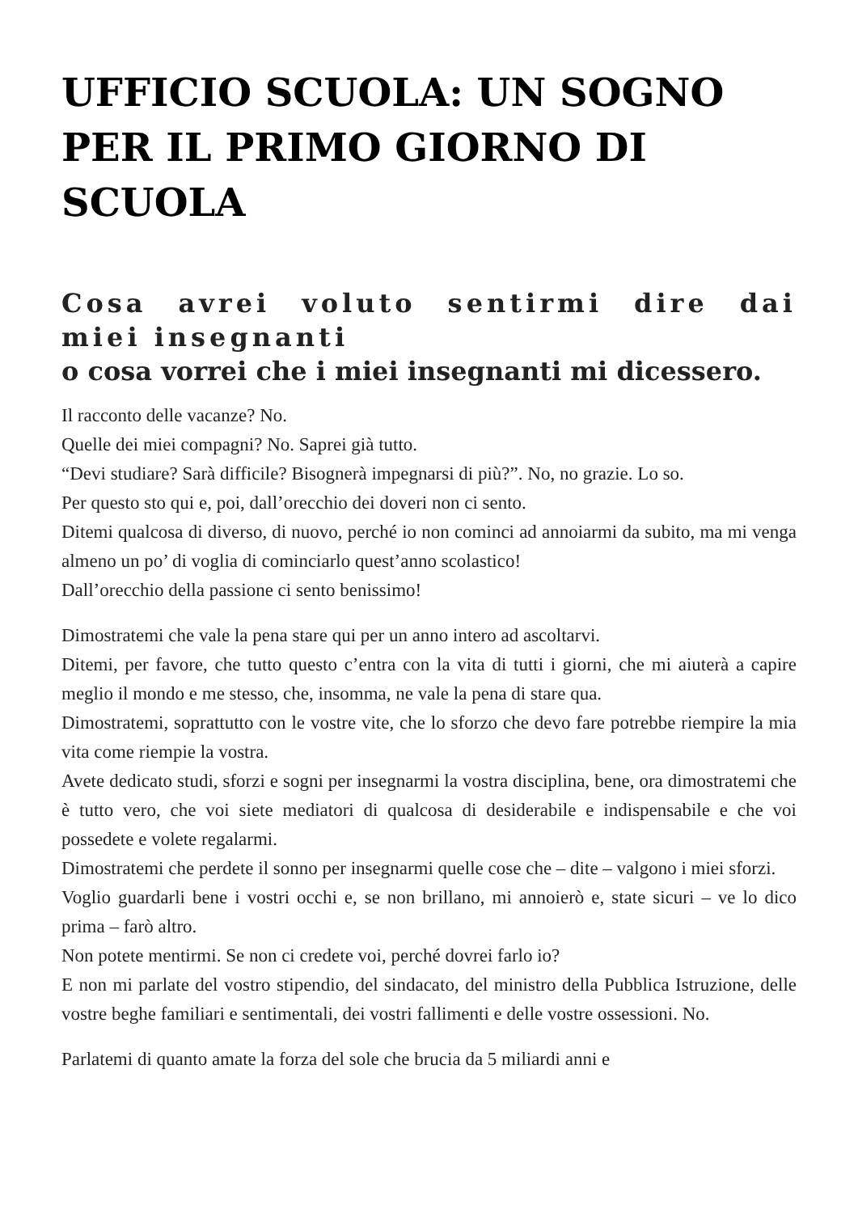UFFICIO SCUOLA: UN SOGNO PER IL PRIMO GIORNO DI SCUOLA
Cosa avrei voluto sentirmi dire dai miei insegnanti
o cosa vorrei che i miei insegnanti mi dicessero.
Il racconto delle vacanze? No.
Quelle dei miei compagni? No. Saprei già tutto.
“Devi studiare? Sarà difficile? Bisognerà impegnarsi di più?”. No, no grazie. Lo so.
Per questo sto qui e, poi, dall’orecchio dei doveri non ci sento.
Ditemi qualcosa di diverso, di nuovo, perché io non cominci ad annoiarmi da subito, ma mi venga almeno un po’ di voglia di cominciarlo quest’anno scolastico!
Dall’orecchio della passione ci sento benissimo!
Dimostratemi che vale la pena stare qui per un anno intero ad ascoltarvi.
Ditemi, per favore, che tutto questo c’entra con la vita di tutti i giorni, che mi aiuterà a capire meglio il mondo e me stesso, che, insomma, ne vale la pena di stare qua.
Dimostratemi, soprattutto con le vostre vite, che lo sforzo che devo fare potrebbe riempire la mia vita come riempie la vostra.
Avete dedicato studi, sforzi e sogni per insegnarmi la vostra disciplina, bene, ora dimostratemi che è tutto vero, che voi siete mediatori di qualcosa di desiderabile e indispensabile e che voi possedete e volete regalarmi.
Dimostratemi che perdete il sonno per insegnarmi quelle cose che – dite – valgono i miei sforzi.
Voglio guardarli bene i vostri occhi e, se non brillano, mi annoierò e, state sicuri – ve lo dico prima – farò altro.
Non potete mentirmi. Se non ci credete voi, perché dovrei farlo io?
E non mi parlate del vostro stipendio, del sindacato, del ministro della Pubblica Istruzione, delle vostre beghe familiari e sentimentali, dei vostri fallimenti e delle vostre ossessioni. No.
Parlatemi di quanto amate la forza del sole che brucia da 5 miliardi anni e